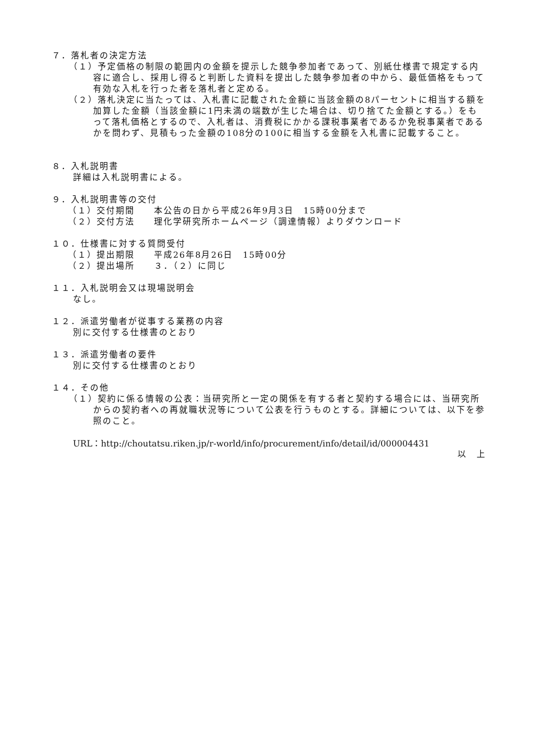７．落札者の決定方法
（１）予定価格の制限の範囲内の金額を提示した競争参加者であって、別紙仕様書で規定する内容に適合し、採用し得ると判断した資料を提出した競争参加者の中から、最低価格をもって有効な入札を行った者を落札者と定める。
（２）落札決定に当たっては、入札書に記載された金額に当該金額の8パーセントに相当する額を加算した金額（当該金額に1円未満の端数が生じた場合は、切り捨てた金額とする。）をもって落札価格とするので、入札者は、消費税にかかる課税事業者であるか免税事業者であるかを問わず、見積もった金額の108分の100に相当する金額を入札書に記載すること。
８．入札説明書
詳細は入札説明書による。
９．入札説明書等の交付
（１）交付期間　　本公告の日から平成26年9月3日　15時00分まで
（２）交付方法　　理化学研究所ホームページ（調達情報）よりダウンロード
１０．仕様書に対する質問受付
（１）提出期限　　平成26年8月26日　15時00分
（２）提出場所　　３．（２）に同じ
１１．入札説明会又は現場説明会
なし。
１２．派遣労働者が従事する業務の内容
別に交付する仕様書のとおり
１３．派遣労働者の要件
別に交付する仕様書のとおり
１４．その他
（１）契約に係る情報の公表：当研究所と一定の関係を有する者と契約する場合には、当研究所からの契約者への再就職状況等について公表を行うものとする。詳細については、以下を参照のこと。
URL：http://choutatsu.riken.jp/r-world/info/procurement/info/detail/id/000004431
以　上